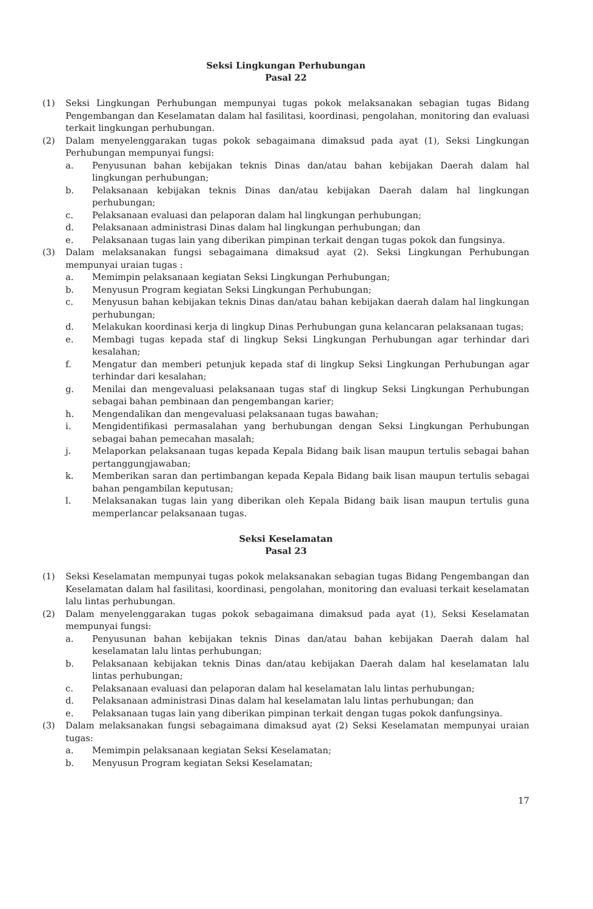Seksi Lingkungan Perhubungan
Pasal 22
(1) Seksi Lingkungan Perhubungan mempunyai tugas pokok melaksanakan sebagian tugas Bidang Pengembangan dan Keselamatan dalam hal fasilitasi, koordinasi, pengolahan, monitoring dan evaluasi terkait lingkungan perhubungan.
(2) Dalam menyelenggarakan tugas pokok sebagaimana dimaksud pada ayat (1), Seksi Lingkungan Perhubungan mempunyai fungsi:
a. Penyusunan bahan kebijakan teknis Dinas dan/atau bahan kebijakan Daerah dalam hal lingkungan perhubungan;
b. Pelaksanaan kebijakan teknis Dinas dan/atau kebijakan Daerah dalam hal lingkungan perhubungan;
c. Pelaksanaan evaluasi dan pelaporan dalam hal lingkungan perhubungan;
d. Pelaksanaan administrasi Dinas dalam hal lingkungan perhubungan; dan
e. Pelaksanaan tugas lain yang diberikan pimpinan terkait dengan tugas pokok dan fungsinya.
(3) Dalam melaksanakan fungsi sebagaimana dimaksud ayat (2). Seksi Lingkungan Perhubungan mempunyai uraian tugas :
a. Memimpin pelaksanaan kegiatan Seksi Lingkungan Perhubungan;
b. Menyusun Program kegiatan Seksi Lingkungan Perhubungan;
c. Menyusun bahan kebijakan teknis Dinas dan/atau bahan kebijakan daerah dalam hal lingkungan perhubungan;
d. Melakukan koordinasi kerja di lingkup Dinas Perhubungan guna kelancaran pelaksanaan tugas;
e. Membagi tugas kepada staf di lingkup Seksi Lingkungan Perhubungan agar terhindar dari kesalahan;
f. Mengatur dan memberi petunjuk kepada staf di lingkup Seksi Lingkungan Perhubungan agar terhindar dari kesalahan;
g. Menilai dan mengevaluasi pelaksanaan tugas staf di lingkup Seksi Lingkungan Perhubungan sebagai bahan pembinaan dan pengembangan karier;
h. Mengendalikan dan mengevaluasi pelaksanaan tugas bawahan;
i. Mengidentifikasi permasalahan yang berhubungan dengan Seksi Lingkungan Perhubungan sebagai bahan pemecahan masalah;
j. Melaporkan pelaksanaan tugas kepada Kepala Bidang baik lisan maupun tertulis sebagai bahan pertanggungjawaban;
k. Memberikan saran dan pertimbangan kepada Kepala Bidang baik lisan maupun tertulis sebagai bahan pengambilan keputusan;
l. Melaksanakan tugas lain yang diberikan oleh Kepala Bidang baik lisan maupun tertulis guna memperlancar pelaksanaan tugas.
Seksi Keselamatan
Pasal 23
(1) Seksi Keselamatan mempunyai tugas pokok melaksanakan sebagian tugas Bidang Pengembangan dan Keselamatan dalam hal fasilitasi, koordinasi, pengolahan, monitoring dan evaluasi terkait keselamatan lalu lintas perhubungan.
(2) Dalam menyelenggarakan tugas pokok sebagaimana dimaksud pada ayat (1), Seksi Keselamatan mempunyai fungsi:
a. Penyusunan bahan kebijakan teknis Dinas dan/atau bahan kebijakan Daerah dalam hal keselamatan lalu lintas perhubungan;
b. Pelaksanaan kebijakan teknis Dinas dan/atau kebijakan Daerah dalam hal keselamatan lalu lintas perhubungan;
c. Pelaksanaan evaluasi dan pelaporan dalam hal keselamatan lalu lintas perhubungan;
d. Pelaksanaan administrasi Dinas dalam hal keselamatan lalu lintas perhubungan; dan
e. Pelaksanaan tugas lain yang diberikan pimpinan terkait dengan tugas pokok danfungsinya.
(3) Dalam melaksanakan fungsi sebagaimana dimaksud ayat (2) Seksi Keselamatan mempunyai uraian tugas:
a. Memimpin pelaksanaan kegiatan Seksi Keselamatan;
b. Menyusun Program kegiatan Seksi Keselamatan;
17